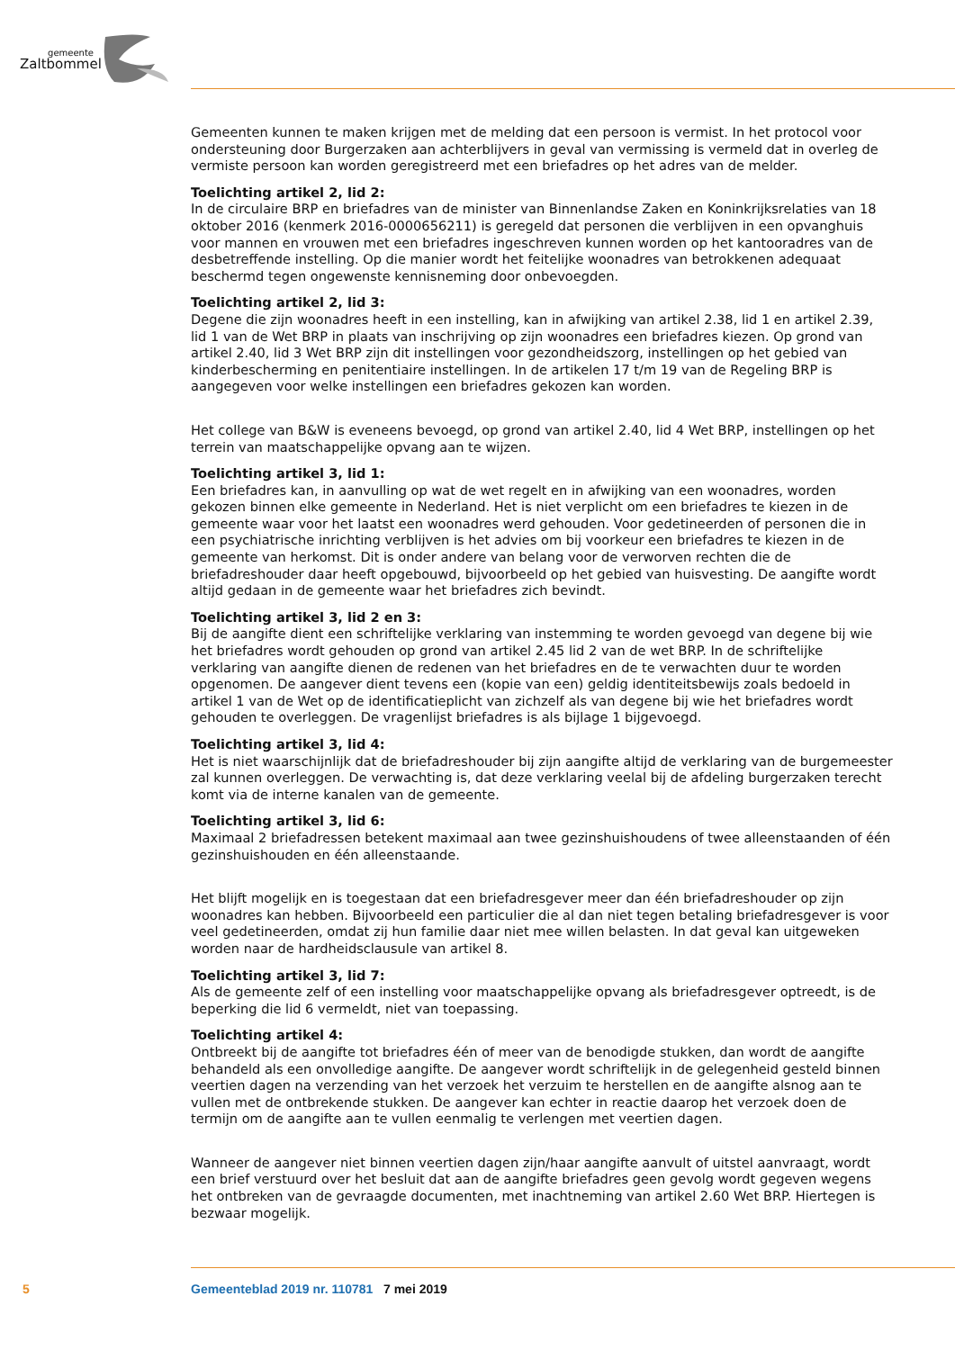gemeente
Zaltbommel
Gemeenten kunnen te maken krijgen met de melding dat een persoon is vermist. In het protocol voor ondersteuning door Burgerzaken aan achterblijvers in geval van vermissing is vermeld dat in overleg de vermiste persoon kan worden geregistreerd met een briefadres op het adres van de melder.
Toelichting artikel 2, lid 2:
In de circulaire BRP en briefadres van de minister van Binnenlandse Zaken en Koninkrijksrelaties van 18 oktober 2016 (kenmerk 2016-0000656211) is geregeld dat personen die verblijven in een opvanghuis voor mannen en vrouwen met een briefadres ingeschreven kunnen worden op het kantooradres van de desbetreffende instelling. Op die manier wordt het feitelijke woonadres van betrokkenen adequaat beschermd tegen ongewenste kennisneming door onbevoegden.
Toelichting artikel 2, lid 3:
Degene die zijn woonadres heeft in een instelling, kan in afwijking van artikel 2.38, lid 1 en artikel 2.39, lid 1 van de Wet BRP in plaats van inschrijving op zijn woonadres een briefadres kiezen. Op grond van artikel 2.40, lid 3 Wet BRP zijn dit instellingen voor gezondheidszorg, instellingen op het gebied van kinderbescherming en penitentiaire instellingen. In de artikelen 17 t/m 19 van de Regeling BRP is aangegeven voor welke instellingen een briefadres gekozen kan worden.
Het college van B&W is eveneens bevoegd, op grond van artikel 2.40, lid 4 Wet BRP, instellingen op het terrein van maatschappelijke opvang aan te wijzen.
Toelichting artikel 3, lid 1:
Een briefadres kan, in aanvulling op wat de wet regelt en in afwijking van een woonadres, worden gekozen binnen elke gemeente in Nederland. Het is niet verplicht om een briefadres te kiezen in de gemeente waar voor het laatst een woonadres werd gehouden. Voor gedetineerden of personen die in een psychiatrische inrichting verblijven is het advies om bij voorkeur een briefadres te kiezen in de gemeente van herkomst. Dit is onder andere van belang voor de verworven rechten die de briefadreshouder daar heeft opgebouwd, bijvoorbeeld op het gebied van huisvesting. De aangifte wordt altijd gedaan in de gemeente waar het briefadres zich bevindt.
Toelichting artikel 3, lid 2 en 3:
Bij de aangifte dient een schriftelijke verklaring van instemming te worden gevoegd van degene bij wie het briefadres wordt gehouden op grond van artikel 2.45 lid 2 van de wet BRP. In de schriftelijke verklaring van aangifte dienen de redenen van het briefadres en de te verwachten duur te worden opgenomen. De aangever dient tevens een (kopie van een) geldig identiteitsbewijs zoals bedoeld in artikel 1 van de Wet op de identificatieplicht van zichzelf als van degene bij wie het briefadres wordt gehouden te overleggen. De vragenlijst briefadres is als bijlage 1 bijgevoegd.
Toelichting artikel 3, lid 4:
Het is niet waarschijnlijk dat de briefadreshouder bij zijn aangifte altijd de verklaring van de burgemeester zal kunnen overleggen. De verwachting is, dat deze verklaring veelal bij de afdeling burgerzaken terecht komt via de interne kanalen van de gemeente.
Toelichting artikel 3, lid 6:
Maximaal 2 briefadressen betekent maximaal aan twee gezinshuishoudens of twee alleenstaanden of één gezinshuishouden en één alleenstaande.
Het blijft mogelijk en is toegestaan dat een briefadresgever meer dan één briefadreshouder op zijn woonadres kan hebben. Bijvoorbeeld een particulier die al dan niet tegen betaling briefadresgever is voor veel gedetineerden, omdat zij hun familie daar niet mee willen belasten. In dat geval kan uitgeweken worden naar de hardheidsclausule van artikel 8.
Toelichting artikel 3, lid 7:
Als de gemeente zelf of een instelling voor maatschappelijke opvang als briefadresgever optreedt, is de beperking die lid 6 vermeldt, niet van toepassing.
Toelichting artikel 4:
Ontbreekt bij de aangifte tot briefadres één of meer van de benodigde stukken, dan wordt de aangifte behandeld als een onvolledige aangifte. De aangever wordt schriftelijk in de gelegenheid gesteld binnen veertien dagen na verzending van het verzoek het verzuim te herstellen en de aangifte alsnog aan te vullen met de ontbrekende stukken. De aangever kan echter in reactie daarop het verzoek doen de termijn om de aangifte aan te vullen eenmalig te verlengen met veertien dagen.
Wanneer de aangever niet binnen veertien dagen zijn/haar aangifte aanvult of uitstel aanvraagt, wordt een brief verstuurd over het besluit dat aan de aangifte briefadres geen gevolg wordt gegeven wegens het ontbreken van de gevraagde documenten, met inachtneming van artikel 2.60 Wet BRP. Hiertegen is bezwaar mogelijk.
5 Gemeenteblad 2019 nr. 110781 7 mei 2019